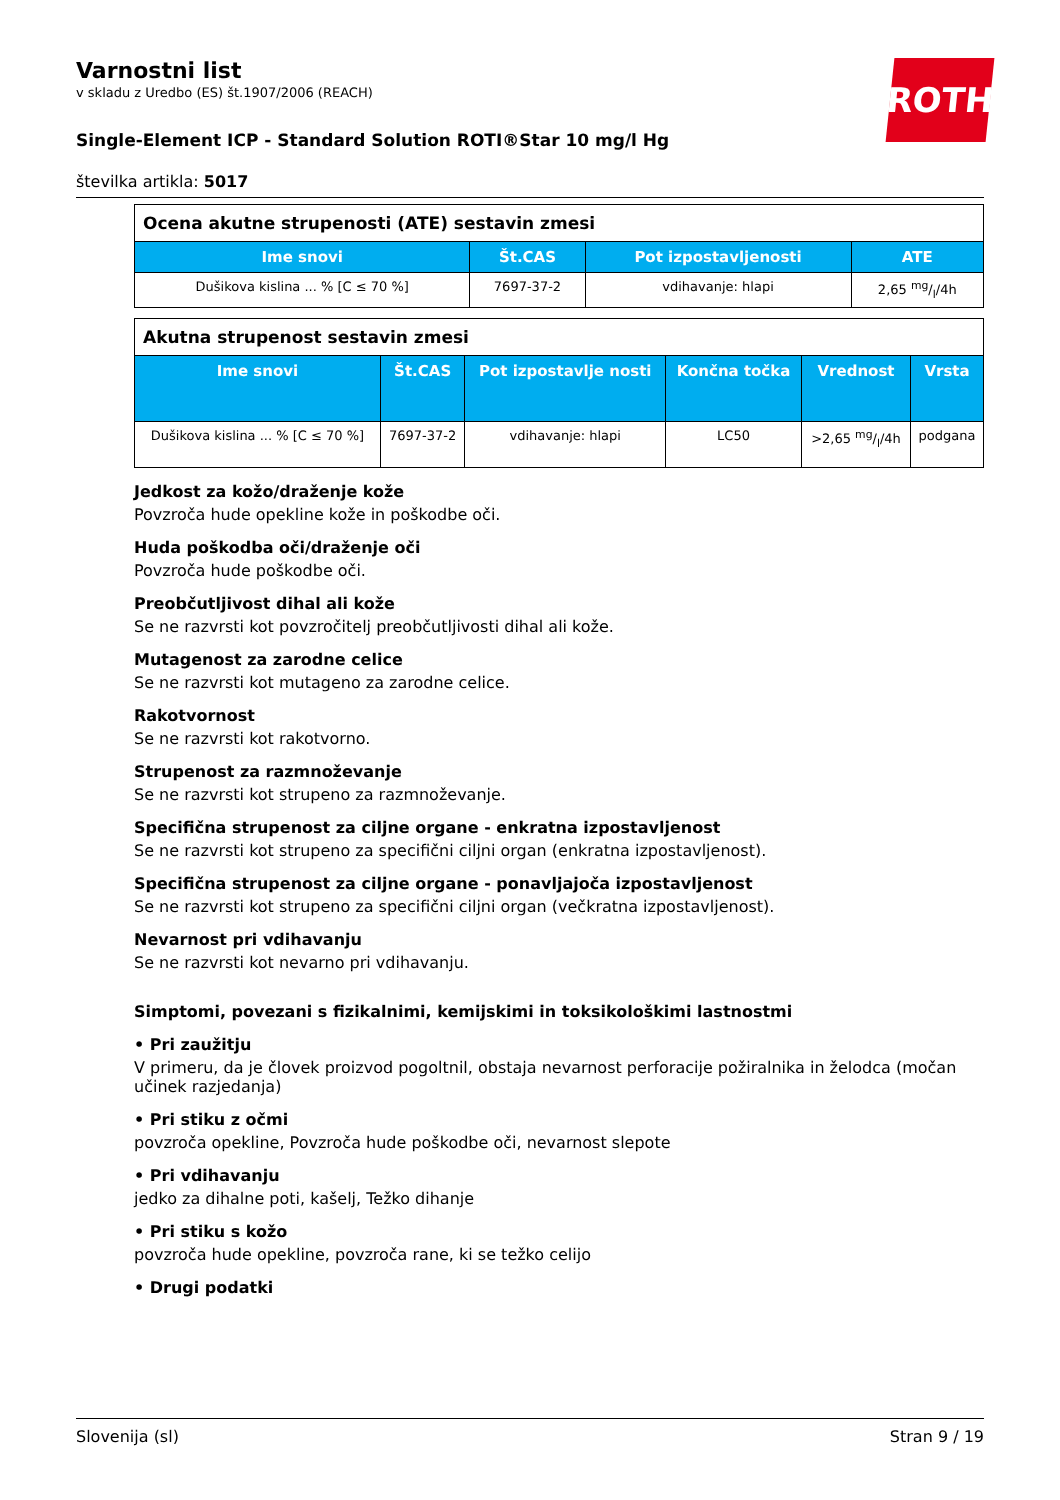ROTH
Varnostni list
v skladu z Uredbo (ES) št.1907/2006 (REACH)
Single-Element ICP - Standard Solution ROTI®Star 10 mg/l Hg
številka artikla: 5017
| Ocena akutne strupenosti (ATE) sestavin zmesi | | | |
| --- | --- | --- | --- |
| Ime snovi | Št.CAS | Pot izpostavljenosti | ATE |
| Dušikova kislina ... % [C ≤ 70 %] | 7697-37-2 | vdihavanje: hlapi | 2,65 mg/l/4h |
| Akutna strupenost sestavin zmesi | | | | | |
| --- | --- | --- | --- | --- | --- |
| Ime snovi | Št.CAS | Pot izpostavlje nosti | Končna točka | Vrednost | Vrsta |
| Dušikova kislina ... % [C ≤ 70 %] | 7697-37-2 | vdihavanje: hlapi | LC50 | >2,65 mg/l/4h | podgana |
Jedkost za kožo/draženje kože
Povzroča hude opekline kože in poškodbe oči.
Huda poškodba oči/draženje oči
Povzroča hude poškodbe oči.
Preobčutljivost dihal ali kože
Se ne razvrsti kot povzročitelj preobčutljivosti dihal ali kože.
Mutagenost za zarodne celice
Se ne razvrsti kot mutageno za zarodne celice.
Rakotvornost
Se ne razvrsti kot rakotvorno.
Strupenost za razmnoževanje
Se ne razvrsti kot strupeno za razmnoževanje.
Specifična strupenost za ciljne organe - enkratna izpostavljenost
Se ne razvrsti kot strupeno za specifični ciljni organ (enkratna izpostavljenost).
Specifična strupenost za ciljne organe - ponavljajoča izpostavljenost
Se ne razvrsti kot strupeno za specifični ciljni organ (večkratna izpostavljenost).
Nevarnost pri vdihavanju
Se ne razvrsti kot nevarno pri vdihavanju.
Simptomi, povezani s fizikalnimi, kemijskimi in toksikološkimi lastnostmi
• Pri zaužitju
V primeru, da je človek proizvod pogoltnil, obstaja nevarnost perforacije požiralnika in želodca (močan učinek razjedanja)
• Pri stiku z očmi
povzroča opekline, Povzroča hude poškodbe oči, nevarnost slepote
• Pri vdihavanju
jedko za dihalne poti, kašelj, Težko dihanje
• Pri stiku s kožo
povzroča hude opekline, povzroča rane, ki se težko celijo
• Drugi podatki
Slovenija (sl) Stran 9 / 19